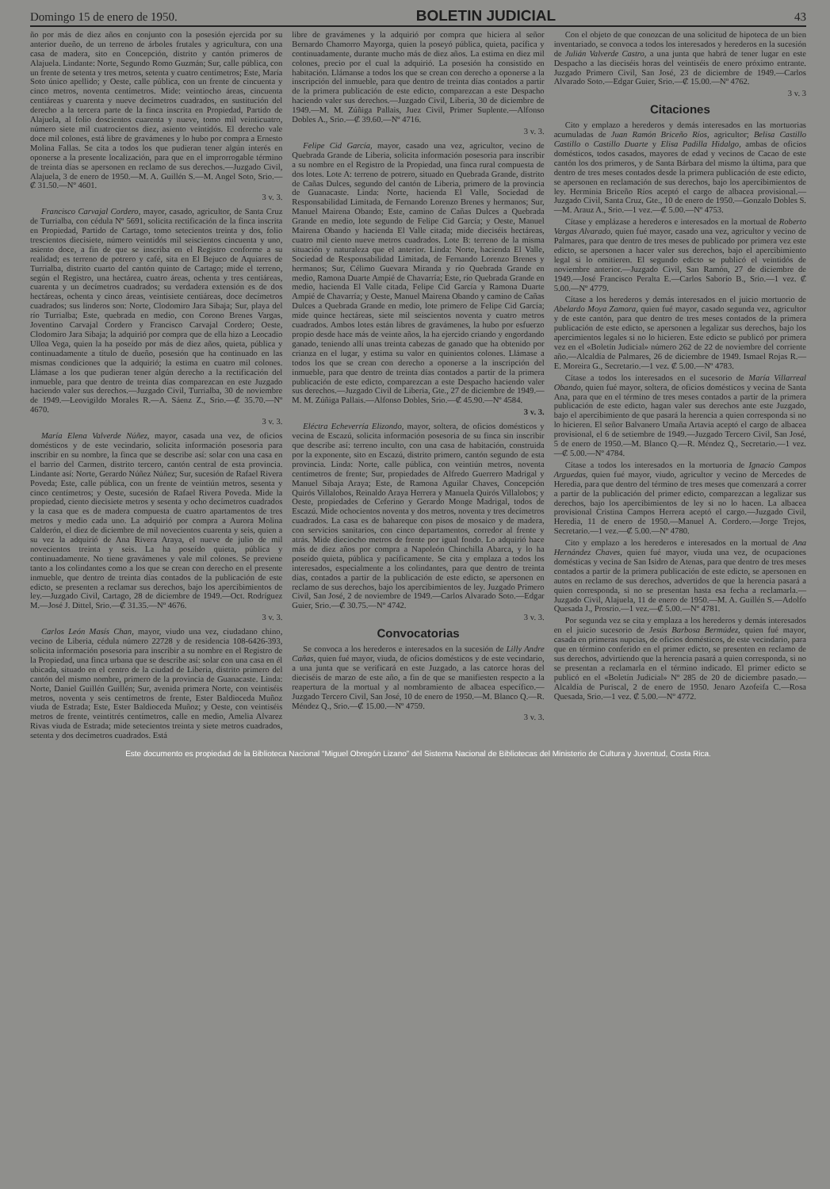Domingo 15 de enero de 1950. BOLETIN JUDICIAL 43
ño por más de diez años en conjunto con la posesión ejercida por su anterior dueño, de un terreno de árboles frutales y agricultura, con una casa de madera, sito en Concepción, distrito y cantón primeros de Alajuela. Lindante: Norte, Segundo Romo Guzmán; Sur, calle pública, con un frente de setenta y tres metros, setenta y cuatro centímetros; Este, María Soto único apellido; y Oeste, calle pública, con un frente de cincuenta y cinco metros, noventa centímetros. Mide: veintiocho áreas, cincuenta centiáreas y cuarenta y nueve decímetros cuadrados, en sustitución del derecho a la tercera parte de la finca inscrita en Propiedad, Partido de Alajuela, al folio doscientos cuarenta y nueve, tomo mil veinticuatro, número siete mil cuatrocientos diez, asiento veintidós. El derecho vale doce mil colones, está libre de gravámenes y lo hubo por compra a Ernesto Molina Fallas. Se cita a todos los que pudieran tener algún interés en oponerse a la presente localización, para que en el improrrogable término de treinta días se apersonen en reclamo de sus derechos.—Juzgado Civil, Alajuela, 3 de enero de 1950.—M. A. Guillén S.—M. Angel Soto, Srio.—₡ 31.50.—Nº 4601.
3 v. 3.
Francisco Carvajal Cordero, mayor, casado, agricultor, de Santa Cruz de Turrialba, con cédula Nº 5691, solicita rectificación de la finca inscrita en Propiedad, Partido de Cartago, tomo setecientos treinta y dos, folio trescientos diecisiete, número veintidós mil seiscientos cincuenta y uno, asiento doce, a fin de que se inscriba en el Registro conforme a su realidad; es terreno de potrero y café, sita en El Bejuco de Aquiares de Turrialba, distrito cuarto del cantón quinto de Cartago; mide el terreno, según el Registro, una hectárea, cuatro áreas, ochenta y tres centiáreas, cuarenta y un decímetros cuadrados; su verdadera extensión es de dos hectáreas, ochenta y cinco áreas, veintisiete centiáreas, doce decímetros cuadrados; sus linderos son: Norte, Clodomiro Jara Sibaja; Sur, playa del río Turrialba; Este, quebrada en medio, con Corono Brenes Vargas, Joventino Carvajal Cordero y Francisco Carvajal Cordero; Oeste, Clodomiro Jara Sibaja; la adquirió por compra que de ella hizo a Leocadio Ulloa Vega, quien la ha poseído por más de diez años, quieta, pública y continuadamente a título de dueño, posesión que ha continuado en las mismas condiciones que la adquirió; la estima en cuatro mil colones. Llámase a los que pudieran tener algún derecho a la rectificación del inmueble, para que dentro de treinta días comparezcan en este Juzgado haciendo valer sus derechos.—Juzgado Civil, Turrialba, 30 de noviembre de 1949.—Leovigildo Morales R.—A. Sáenz Z., Srio.—₡ 35.70.—Nº 4670.
3 v. 3.
María Elena Valverde Núñez, mayor, casada una vez, de oficios domésticos y de este vecindario, solicita información posesoria para inscribir en su nombre, la finca que se describe así: solar con una casa en el barrio del Carmen, distrito tercero, cantón central de esta provincia. Lindante así: Norte, Gerardo Núñez Núñez; Sur, sucesión de Rafael Rivera Poveda; Este, calle pública, con un frente de veintiún metros, sesenta y cinco centímetros; y Oeste, sucesión de Rafael Rivera Poveda. Mide la propiedad, ciento diecisiete metros y sesenta y ocho decímetros cuadrados y la casa que es de madera compuesta de cuatro apartamentos de tres metros y medio cada uno. La adquirió por compra a Aurora Molina Calderón, el diez de diciembre de mil novecientos cuarenta y seis, quien a su vez la adquirió de Ana Rivera Araya, el nueve de julio de mil novecientos treinta y seis. La ha poseído quieta, pública y continuadamente. No tiene gravámenes y vale mil colones. Se previene tanto a los colindantes como a los que se crean con derecho en el presente inmueble, que dentro de treinta días contados de la publicación de este edicto, se presenten a reclamar sus derechos, bajo los apercibimientos de ley.—Juzgado Civil, Cartago, 28 de diciembre de 1949.—Oct. Rodríguez M.—José J. Dittel, Srio.—₡ 31.35.—Nº 4676.
3 v. 3.
Carlos León Masís Chan, mayor, viudo una vez, ciudadano chino, vecino de Liberia, cédula número 22728 y de residencia 108-6426-393, solicita información posesoria para inscribir a su nombre en el Registro de la Propiedad, una finca urbana que se describe así: solar con una casa en él ubicada, situado en el centro de la ciudad de Liberia, distrito primero del cantón del mismo nombre, primero de la provincia de Guanacaste. Linda: Norte, Daniel Guillén Guillén; Sur, avenida primera Norte, con veintiséis metros, noventa y seis centímetros de frente, Ester Baldioceda Muñoz viuda de Estrada; Este, Ester Baldioceda Muñoz; y Oeste, con veintiséis metros de frente, veintitrés centímetros, calle en medio, Amelia Alvarez Rivas viuda de Estrada; mide setecientos treinta y siete metros cuadrados, setenta y dos decímetros cuadrados. Está
libre de gravámenes y la adquirió por compra que hiciera al señor Bernardo Chamorro Mayorga, quien la poseyó pública, quieta, pacífica y continuadamente, durante mucho más de diez años. La estima en diez mil colones, precio por el cual la adquirió. La posesión ha consistido en habitación. Llámanse a todos los que se crean con derecho a oponerse a la inscripción del inmueble, para que dentro de treinta días contados a partir de la primera publicación de este edicto, comparezcan a este Despacho haciendo valer sus derechos.—Juzgado Civil, Liberia, 30 de diciembre de 1949.—M. M. Zúñiga Pallais, Juez Civil, Primer Suplente.—Alfonso Dobles A., Srio.—₡ 39.60.—Nº 4716.
3 v. 3.
Felipe Cid García, mayor, casado una vez, agricultor, vecino de Quebrada Grande de Liberia, solicita información posesoria para inscribir a su nombre en el Registro de la Propiedad, una finca rural compuesta de dos lotes. Lote A: terreno de potrero, situado en Quebrada Grande, distrito de Cañas Dulces, segundo del cantón de Liberia, primero de la provincia de Guanacaste. Linda: Norte, hacienda El Valle, Sociedad de Responsabilidad Limitada, de Fernando Lorenzo Brenes y hermanos; Sur, Manuel Mairena Obando; Este, camino de Cañas Dulces a Quebrada Grande en medio, lote segundo de Felipe Cid García; y Oeste, Manuel Mairena Obando y hacienda El Valle citada; mide dieciséis hectáreas, cuatro mil ciento nueve metros cuadrados. Lote B: terreno de la misma situación y naturaleza que el anterior. Linda: Norte, hacienda El Valle, Sociedad de Responsabilidad Limitada, de Fernando Lorenzo Brenes y hermanos; Sur, Célimo Guevara Miranda y río Quebrada Grande en medio, Ramona Duarte Ampié de Chavarría; Este, río Quebrada Grande en medio, hacienda El Valle citada, Felipe Cid García y Ramona Duarte Ampié de Chavarría; y Oeste, Manuel Mairena Obando y camino de Cañas Dulces a Quebrada Grande en medio, lote primero de Felipe Cid García; mide quince hectáreas, siete mil seiscientos noventa y cuatro metros cuadrados. Ambos lotes están libres de gravámenes, la hubo por esfuerzo propio desde hace más de veinte años, la ha ejercido criando y engordando ganado, teniendo allí unas treinta cabezas de ganado que ha obtenido por crianza en el lugar, y estima su valor en quinientos colones. Llámase a todos los que se crean con derecho a oponerse a la inscripción del inmueble, para que dentro de treinta días contados a partir de la primera publicación de este edicto, comparezcan a este Despacho haciendo valer sus derechos.—Juzgado Civil de Liberia, Gte., 27 de diciembre de 1949.—M. M. Zúñiga Pallais.—Alfonso Dobles, Srio.—₡ 45.90.—Nº 4584.
3 v. 3.
Eléctra Echeverría Elizondo, mayor, soltera, de oficios domésticos y vecina de Escazú, solicita información posesoria de su finca sin inscribir que describe así: terreno inculto, con una casa de habitación, construida por la exponente, sito en Escazú, distrito primero, cantón segundo de esta provincia. Linda: Norte, calle pública, con veintiún metros, noventa centímetros de frente; Sur, propiedades de Alfredo Guerrero Madrigal y Manuel Sibaja Araya; Este, de Ramona Aguilar Chaves, Concepción Quirós Villalobos, Reinaldo Araya Herrera y Manuela Quirós Villalobos; y Oeste, propiedades de Ceferino y Gerardo Monge Madrigal, todos de Escazú. Mide ochocientos noventa y dos metros, noventa y tres decímetros cuadrados. La casa es de bahareque con pisos de mosaico y de madera, con servicios sanitarios, con cinco departamentos, corredor al frente y atrás. Mide dieciocho metros de frente por igual fondo. Lo adquirió hace más de diez años por compra a Napoleón Chinchilla Abarca, y lo ha poseído quieta, pública y pacíficamente. Se cita y emplaza a todos los interesados, especialmente a los colindantes, para que dentro de treinta días, contados a partir de la publicación de este edicto, se apersonen en reclamo de sus derechos, bajo los apercibimientos de ley. Juzgado Primero Civil, San José, 2 de noviembre de 1949.—Carlos Alvarado Soto.—Edgar Guier, Srio.—₡ 30.75.—Nº 4742.
3 v. 3.
Convocatorias
Se convoca a los herederos e interesados en la sucesión de Lilly Andre Cañas, quien fué mayor, viuda, de oficios domésticos y de este vecindario, a una junta que se verificará en este Juzgado, a las catorce horas del dieciséis de marzo de este año, a fin de que se manifiesten respecto a la reapertura de la mortual y al nombramiento de albacea específico.—Juzgado Tercero Civil, San José, 10 de enero de 1950.—M. Blanco Q.—R. Méndez Q., Srio.—₡ 15.00.—Nº 4759.
3 v. 3.
Con el objeto de que conozcan de una solicitud de hipoteca de un bien inventariado, se convoca a todos los interesados y herederos en la sucesión de Julián Valverde Castro, a una junta que habrá de tener lugar en este Despacho a las dieciséis horas del veintiséis de enero próximo entrante. Juzgado Primero Civil, San José, 23 de diciembre de 1949.—Carlos Alvarado Soto.—Edgar Guier, Srio.—₡ 15.00.—Nº 4762.
3 v. 3
Citaciones
Cito y emplazo a herederos y demás interesados en las mortuorias acumuladas de Juan Ramón Briceño Ríos, agricultor; Belisa Castillo Castillo o Castillo Duarte y Elisa Padilla Hidalgo, ambas de oficios domésticos, todos casados, mayores de edad y vecinos de Cacao de este cantón los dos primeros, y de Santa Bárbara del mismo la última, para que dentro de tres meses contados desde la primera publicación de este edicto, se apersonen en reclamación de sus derechos, bajo los apercibimientos de ley. Herminia Briceño Ríos aceptó el cargo de albacea provisional.—Juzgado Civil, Santa Cruz, Gte., 10 de enero de 1950.—Gonzalo Dobles S.—M. Arauz A., Srio.—1 vez.—₡ 5.00.—Nº 4753.
Cítase y emplázase a herederos e interesados en la mortual de Roberto Vargas Alvarado, quien fué mayor, casado una vez, agricultor y vecino de Palmares, para que dentro de tres meses de publicado por primera vez este edicto, se apersonen a hacer valer sus derechos, bajo el apercibimiento legal si lo omitieren. El segundo edicto se publicó el veintidós de noviembre anterior.—Juzgado Civil, San Ramón, 27 de diciembre de 1949.—José Francisco Peralta E.—Carlos Saborío B., Srio.—1 vez. ₡ 5.00.—Nº 4779.
Cítase a los herederos y demás interesados en el juicio mortuorio de Abelardo Moya Zamora, quien fué mayor, casado segunda vez, agricultor y de este cantón, para que dentro de tres meses contados de la primera publicación de este edicto, se apersonen a legalizar sus derechos, bajo los apercimientos legales si no lo hicieren. Este edicto se publicó por primera vez en el «Boletín Judicial» número 262 de 22 de noviembre del corriente año.—Alcaldía de Palmares, 26 de diciembre de 1949. Ismael Rojas R.—E. Moreira G., Secretario.—1 vez. ₡ 5.00.—Nº 4783.
Cítase a todos los interesados en el sucesorio de María Villarreal Obando, quien fué mayor, soltera, de oficios domésticos y vecina de Santa Ana, para que en el término de tres meses contados a partir de la primera publicación de este edicto, hagan valer sus derechos ante este Juzgado, bajo el apercibimiento de que pasará la herencia a quien corresponda si no lo hicieren. El señor Balvanero Umaña Artavia aceptó el cargo de albacea provisional, el 6 de setiembre de 1949.—Juzgado Tercero Civil, San José, 5 de enero de 1950.—M. Blanco Q.—R. Méndez Q., Secretario.—1 vez.—₡ 5.00.—Nº 4784.
Cítase a todos los interesados en la mortuoria de Ignacio Campos Arguedas, quien fué mayor, viudo, agricultor y vecino de Mercedes de Heredia, para que dentro del término de tres meses que comenzará a correr a partir de la publicación del primer edicto, comparezcan a legalizar sus derechos, bajo los apercibimientos de ley si no lo hacen. La albacea provisional Cristina Campos Herrera aceptó el cargo.—Juzgado Civil, Heredia, 11 de enero de 1950.—Manuel A. Cordero.—Jorge Trejos, Secretario.—1 vez.—₡ 5.00.—Nº 4780.
Cito y emplazo a los herederos e interesados en la mortual de Ana Hernández Chaves, quien fué mayor, viuda una vez, de ocupaciones domésticas y vecina de San Isidro de Atenas, para que dentro de tres meses contados a partir de la primera publicación de este edicto, se apersonen en autos en reclamo de sus derechos, advertidos de que la herencia pasará a quien corresponda, si no se presentan hasta esa fecha a reclamarla.—Juzgado Civil, Alajuela, 11 de enero de 1950.—M. A. Guillén S.—Adolfo Quesada J., Prosrio.—1 vez.—₡ 5.00.—Nº 4781.
Por segunda vez se cita y emplaza a los herederos y demás interesados en el juicio sucesorio de Jesús Barbosa Bermúdez, quien fué mayor, casada en primeras nupcias, de oficios domésticos, de este vecindario, para que en término conferido en el primer edicto, se presenten en reclamo de sus derechos, advirtiendo que la herencia pasará a quien corresponda, si no se presentan a reclamarla en el término indicado. El primer edicto se publicó en el «Boletín Judicial» Nº 285 de 20 de diciembre pasado.—Alcaldía de Puriscal, 2 de enero de 1950. Jenaro Azofeifa C.—Rosa Quesada, Srio.—1 vez. ₡ 5.00.—Nº 4772.
Este documento es propiedad de la Biblioteca Nacional “Miguel Obregón Lizano” del Sistema Nacional de Bibliotecas del Ministerio de Cultura y Juventud, Costa Rica.